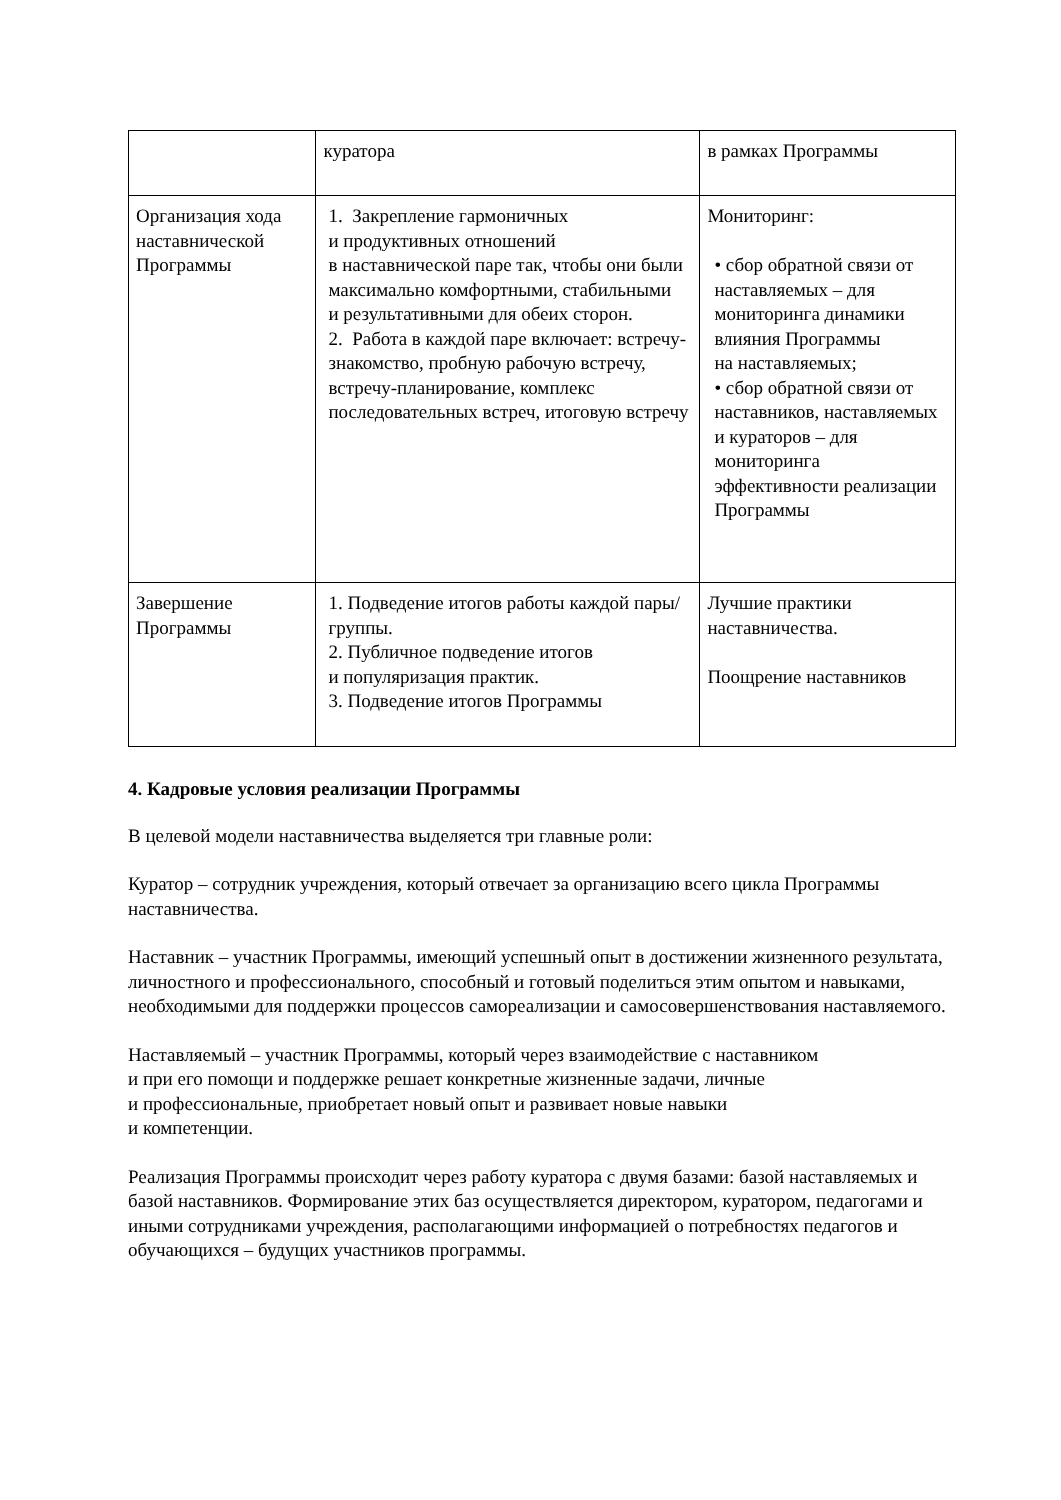| | куратора | в рамках Программы |
| Организация хода наставнической Программы | 1. Закрепление гармоничных и продуктивных отношений в наставнической паре так, чтобы они были максимально комфортными, стабильными и результативными для обеих сторон. 2. Работа в каждой паре включает: встречу-знакомство, пробную рабочую встречу, встречу-планирование, комплекс последовательных встреч, итоговую встречу | Мониторинг: • сбор обратной связи от наставляемых – для мониторинга динамики влияния Программы на наставляемых; • сбор обратной связи от наставников, наставляемых и кураторов – для мониторинга эффективности реализации Программы |
| Завершение Программы | 1. Подведение итогов работы каждой пары/группы. 2. Публичное подведение итогов и популяризация практик. 3. Подведение итогов Программы | Лучшие практики наставничества. Поощрение наставников |
4. Кадровые условия реализации Программы
В целевой модели наставничества выделяется три главные роли:
Куратор – сотрудник учреждения, который отвечает за организацию всего цикла Программы наставничества.
Наставник – участник Программы, имеющий успешный опыт в достижении жизненного результата, личностного и профессионального, способный и готовый поделиться этим опытом и навыками, необходимыми для поддержки процессов самореализации и самосовершенствования наставляемого.
Наставляемый – участник Программы, который через взаимодействие с наставником
и при его помощи и поддержке решает конкретные жизненные задачи, личные
и профессиональные, приобретает новый опыт и развивает новые навыки
и компетенции.
Реализация Программы происходит через работу куратора с двумя базами: базой наставляемых и базой наставников. Формирование этих баз осуществляется директором, куратором, педагогами и иными сотрудниками учреждения, располагающими информацией о потребностях педагогов и обучающихся – будущих участников программы.